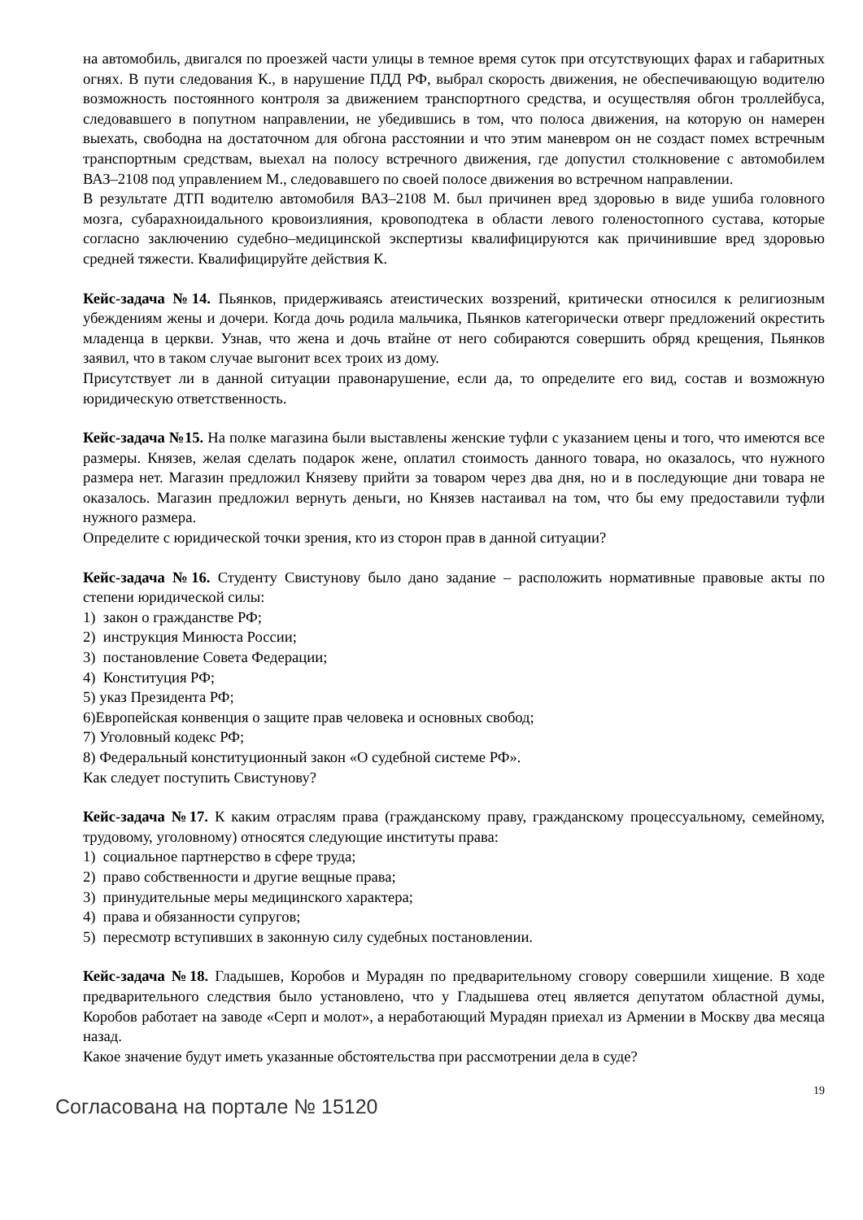на автомобиль, двигался по проезжей части улицы в темное время суток при отсутствующих фарах и габаритных огнях. В пути следования К., в нарушение ПДД РФ, выбрал скорость движения, не обеспечивающую водителю возможность постоянного контроля за движением транспортного средства, и осуществляя обгон троллейбуса, следовавшего в попутном направлении, не убедившись в том, что полоса движения, на которую он намерен выехать, свободна на достаточном для обгона расстоянии и что этим маневром он не создаст помех встречным транспортным средствам, выехал на полосу встречного движения, где допустил столкновение с автомобилем ВАЗ–2108 под управлением М., следовавшего по своей полосе движения во встречном направлении.
В результате ДТП водителю автомобиля ВАЗ–2108 М. был причинен вред здоровью в виде ушиба головного мозга, субарахноидального кровоизлияния, кровоподтека в области левого голеностопного сустава, которые согласно заключению судебно–медицинской экспертизы квалифицируются как причинившие вред здоровью средней тяжести. Квалифицируйте действия К.
Кейс-задача №14. Пьянков, придерживаясь атеистических воззрений, критически относился к религиозным убеждениям жены и дочери. Когда дочь родила мальчика, Пьянков категорически отверг предложений окрестить младенца в церкви. Узнав, что жена и дочь втайне от него собираются совершить обряд крещения, Пьянков заявил, что в таком случае выгонит всех троих из дому.
Присутствует ли в данной ситуации правонарушение, если да, то определите его вид, состав и возможную юридическую ответственность.
Кейс-задача №15. На полке магазина были выставлены женские туфли с указанием цены и того, что имеются все размеры. Князев, желая сделать подарок жене, оплатил стоимость данного товара, но оказалось, что нужного размера нет. Магазин предложил Князеву прийти за товаром через два дня, но и в последующие дни товара не оказалось. Магазин предложил вернуть деньги, но Князев настаивал на том, что бы ему предоставили туфли нужного размера.
Определите с юридической точки зрения, кто из сторон прав в данной ситуации?
Кейс-задача №16. Студенту Свистунову было дано задание – расположить нормативные правовые акты по степени юридической силы:
1) закон о гражданстве РФ;
2) инструкция Минюста России;
3) постановление Совета Федерации;
4) Конституция РФ;
5) указ Президента РФ;
6)Европейская конвенция о защите прав человека и основных свобод;
7) Уголовный кодекс РФ;
8) Федеральный конституционный закон «О судебной системе РФ».
Как следует поступить Свистунову?
Кейс-задача №17. К каким отраслям права (гражданскому праву, гражданскому процессуальному, семейному, трудовому, уголовному) относятся следующие институты права:
1) социальное партнерство в сфере труда;
2) право собственности и другие вещные права;
3) принудительные меры медицинского характера;
4) права и обязанности супругов;
5) пересмотр вступивших в законную силу судебных постановлении.
Кейс-задача №18. Гладышев, Коробов и Мурадян по предварительному сговору совершили хищение. В ходе предварительного следствия было установлено, что у Гладышева отец является депутатом областной думы, Коробов работает на заводе «Серп и молот», а неработающий Мурадян приехал из Армении в Москву два месяца назад.
Какое значение будут иметь указанные обстоятельства при рассмотрении дела в суде?
19
Согласована на портале № 15120